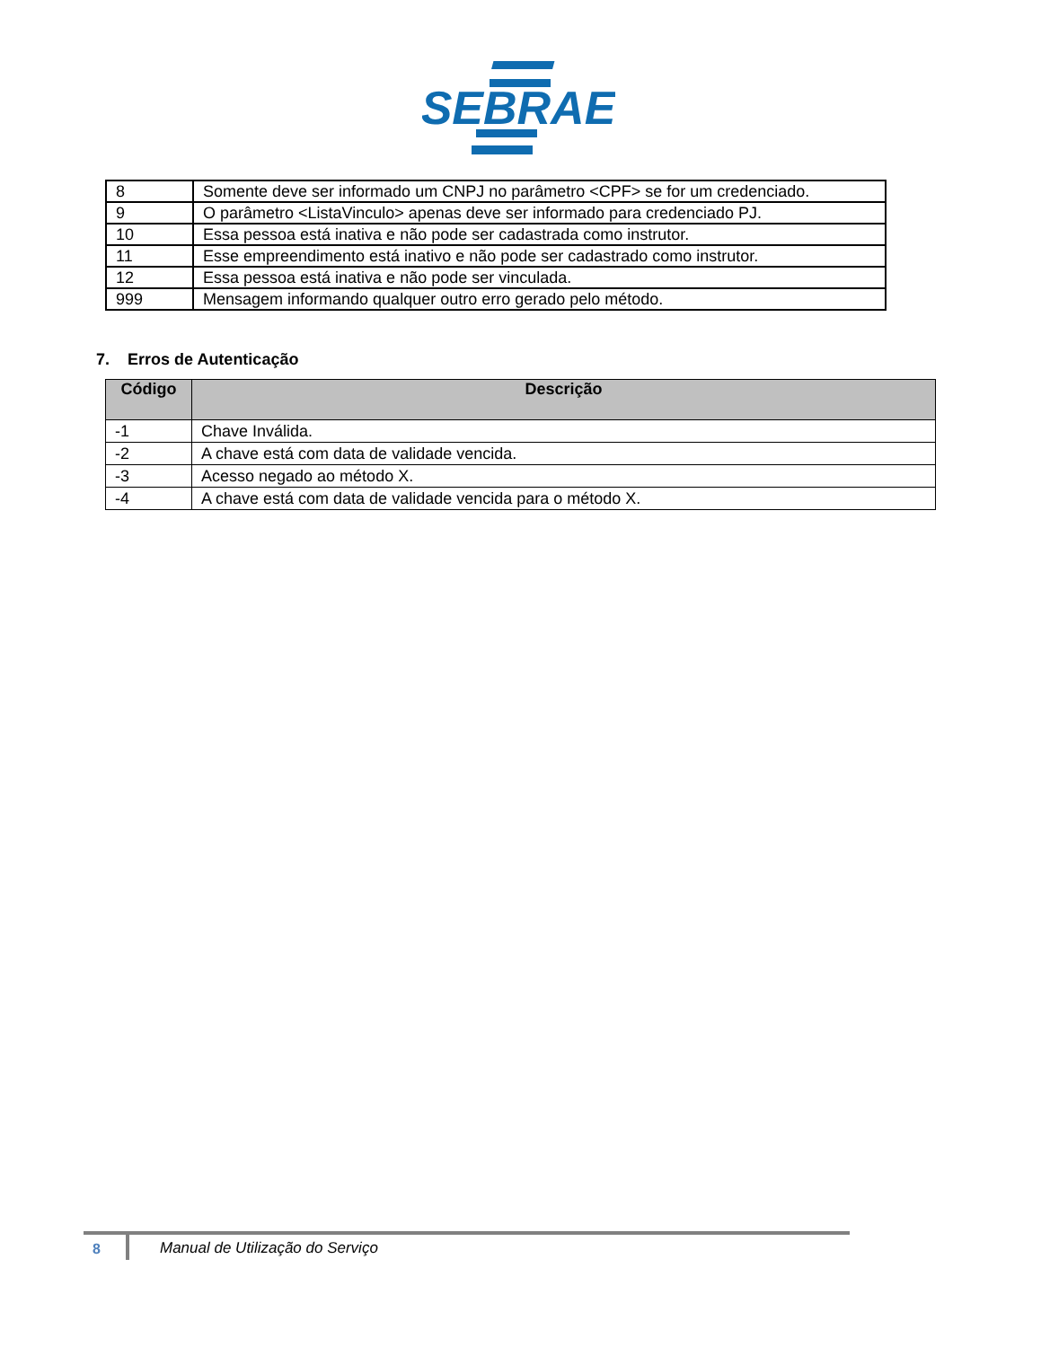SEBRAE
| 8 | Somente deve ser informado um CNPJ no parâmetro <CPF> se for um credenciado. |
| 9 | O parâmetro <ListaVinculo> apenas deve ser informado para credenciado PJ. |
| 10 | Essa pessoa está inativa e não pode ser cadastrada como instrutor. |
| 11 | Esse empreendimento está inativo e não pode ser cadastrado como instrutor. |
| 12 | Essa pessoa está inativa e não pode ser vinculada. |
| 999 | Mensagem informando qualquer outro erro gerado pelo método. |
7. Erros de Autenticação
| Código | Descrição |
| --- | --- |
| -1 | Chave Inválida. |
| -2 | A chave está com data de validade vencida. |
| -3 | Acesso negado ao método X. |
| -4 | A chave está com data de validade vencida para o método X. |
8
Manual de Utilização do Serviço